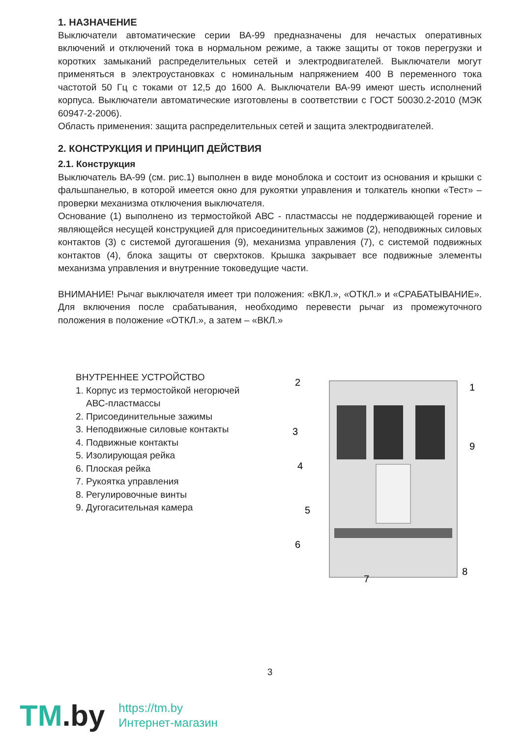1. НАЗНАЧЕНИЕ
Выключатели автоматические серии ВА-99 предназначены для нечастых оперативных включений и отключений тока в нормальном режиме, а также защиты от токов перегрузки и коротких замыканий распределительных сетей и электродвигателей. Выключатели могут применяться в электроустановках с номинальным напряжением 400 В переменного тока частотой 50 Гц с токами от 12,5 до 1600 А. Выключатели ВА-99 имеют шесть исполнений корпуса. Выключатели автоматические изготовлены в соответствии с ГОСТ 50030.2-2010 (МЭК 60947-2-2006).
Область применения: защита распределительных сетей и защита электродвигателей.
2. КОНСТРУКЦИЯ И ПРИНЦИП ДЕЙСТВИЯ
2.1. Конструкция
Выключатель ВА-99 (см. рис.1) выполнен в виде моноблока и состоит из основания и крышки с фальшпанелью, в которой имеется окно для рукоятки управления и толкатель кнопки «Тест» – проверки механизма отключения выключателя.
Основание (1) выполнено из термостойкой АВС - пластмассы не поддерживающей горение и являющейся несущей конструкцией для присоединительных зажимов (2), неподвижных силовых контактов (3) с системой дугогашения (9), механизма управления (7), с системой подвижных контактов (4), блока защиты от сверхтоков. Крышка закрывает все подвижные элементы механизма управления и внутренние токоведущие части.
ВНИМАНИЕ! Рычаг выключателя имеет три положения: «ВКЛ.», «ОТКЛ.» и «СРАБАТЫВАНИЕ». Для включения после срабатывания, необходимо перевести рычаг из промежуточного положения в положение «ОТКЛ.», а затем – «ВКЛ.»
ВНУТРЕННЕЕ УСТРОЙСТВО
1. Корпус из термостойкой негорючей
АВС-пластмассы
2. Присоединительные зажимы
3. Неподвижные силовые контакты
4. Подвижные контакты
5. Изолирующая рейка
6. Плоская рейка
7. Рукоятка управления
8. Регулировочные винты
9. Дугогасительная камера
2
1
3
9
4
5
6
7
8
3
TM.by
https://tm.by
Интернет-магазин